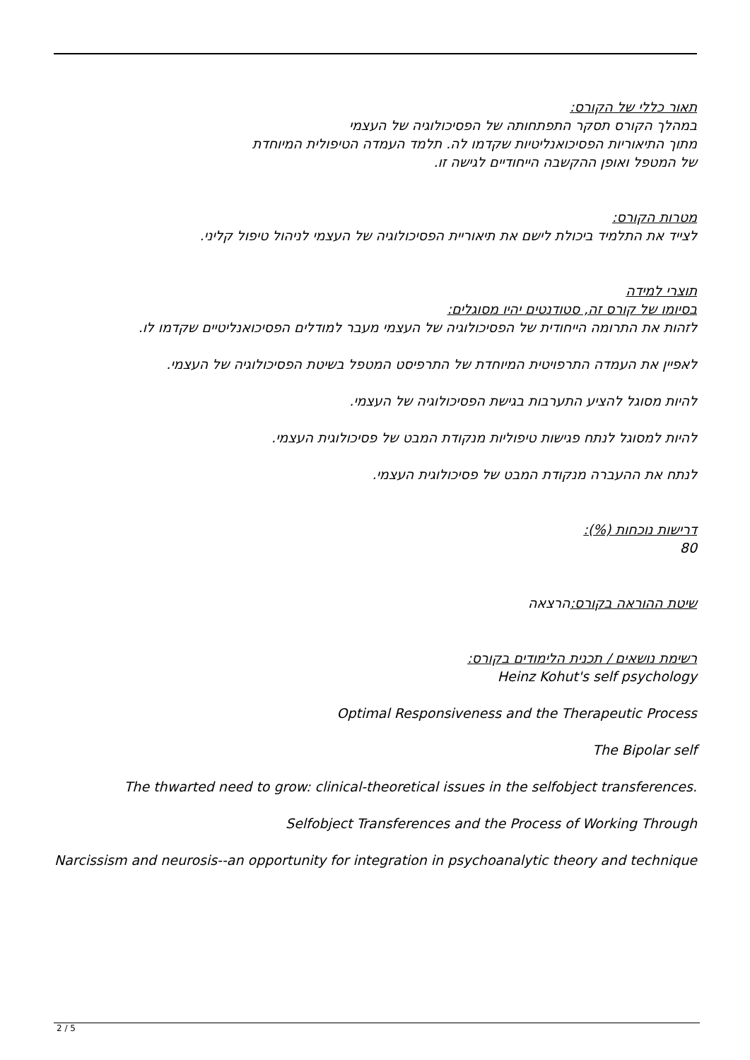תאור כללי של הקורס:
במהלך הקורס תסקר התפתחותה של הפסיכולוגיה של העצמי
מתוך התיאוריות הפסיכואנליטיות שקדמו לה. תלמד העמדה הטיפולית המיוחדת
של המטפל ואופן ההקשבה הייחודיים לגישה זו.
מטרות הקורס:
לצייד את התלמיד ביכולת לישם את תיאוריית הפסיכולוגיה של העצמי לניהול טיפול קליני.
תוצרי למידה
בסיומו של קורס זה, סטודנטים יהיו מסוגלים:
לזהות את התרומה הייחודית של הפסיכולוגיה של העצמי מעבר למודלים הפסיכואנליטיים שקדמו לו.
לאפיין את העמדה התרפויטית המיוחדת של התרפיסט המטפל בשיטת הפסיכולוגיה של העצמי.
להיות מסוגל להציע התערבות בגישת הפסיכולוגיה של העצמי.
להיות למסוגל לנתח פגישות טיפוליות מנקודת המבט של פסיכולוגית העצמי.
לנתח את ההעברה מנקודת המבט של פסיכולוגית העצמי.
דרישות נוכחות (%):
80
שיטת ההוראה בקורס: הרצאה
רשימת נושאים / תכנית הלימודים בקורס:
Heinz Kohut's self psychology
Optimal Responsiveness and the Therapeutic Process
The Bipolar self
The thwarted need to grow: clinical-theoretical issues in the selfobject transferences.
Selfobject Transferences and the Process of Working Through
Narcissism and neurosis--an opportunity for integration in psychoanalytic theory and technique
2 / 5